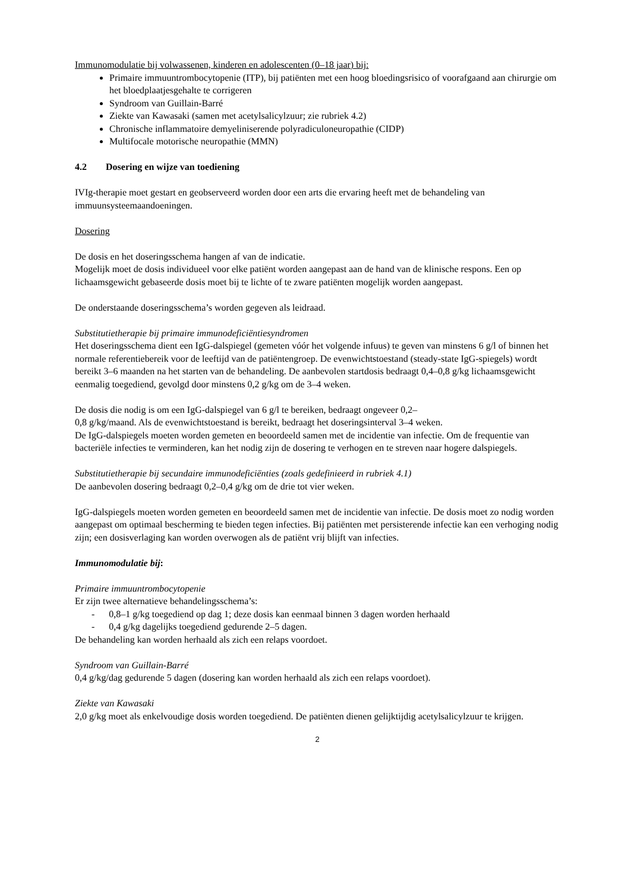Immunomodulatie bij volwassenen, kinderen en adolescenten (0–18 jaar) bij:
Primaire immuuntrombocytopenie (ITP), bij patiënten met een hoog bloedingsrisico of voorafgaand aan chirurgie om het bloedplaatjesgehalte te corrigeren
Syndroom van Guillain-Barré
Ziekte van Kawasaki (samen met acetylsalicylzuur; zie rubriek 4.2)
Chronische inflammatoire demyeliniserende polyradiculoneuropathie (CIDP)
Multifocale motorische neuropathie (MMN)
4.2 Dosering en wijze van toediening
IVIg-therapie moet gestart en geobserveerd worden door een arts die ervaring heeft met de behandeling van immuunsysteemaandoeningen.
Dosering
De dosis en het doseringsschema hangen af van de indicatie.
Mogelijk moet de dosis individueel voor elke patiënt worden aangepast aan de hand van de klinische respons. Een op lichaamsgewicht gebaseerde dosis moet bij te lichte of te zware patiënten mogelijk worden aangepast.
De onderstaande doseringsschema’s worden gegeven als leidraad.
Substitutietherapie bij primaire immunodeficiëntiesyndromen
Het doseringsschema dient een IgG-dalspiegel (gemeten vóór het volgende infuus) te geven van minstens 6 g/l of binnen het normale referentiebereik voor de leeftijd van de patiëntengroep. De evenwichtstoestand (steady-state IgG-spiegels) wordt bereikt 3–6 maanden na het starten van de behandeling. De aanbevolen startdosis bedraagt 0,4–0,8 g/kg lichaamsgewicht eenmalig toegediend, gevolgd door minstens 0,2 g/kg om de 3–4 weken.
De dosis die nodig is om een IgG-dalspiegel van 6 g/l te bereiken, bedraagt ongeveer 0,2–
0,8 g/kg/maand. Als de evenwichtstoestand is bereikt, bedraagt het doseringsinterval 3–4 weken.
De IgG-dalspiegels moeten worden gemeten en beoordeeld samen met de incidentie van infectie. Om de frequentie van bacteriële infecties te verminderen, kan het nodig zijn de dosering te verhogen en te streven naar hogere dalspiegels.
Substitutietherapie bij secundaire immunodeficiënties (zoals gedefinieerd in rubriek 4.1)
De aanbevolen dosering bedraagt 0,2–0,4 g/kg om de drie tot vier weken.
IgG-dalspiegels moeten worden gemeten en beoordeeld samen met de incidentie van infectie. De dosis moet zo nodig worden aangepast om optimaal bescherming te bieden tegen infecties. Bij patiënten met persisterende infectie kan een verhoging nodig zijn; een dosisverlaging kan worden overwogen als de patiënt vrij blijft van infecties.
Immunomodulatie bij:
Primaire immuuntrombocytopenie
Er zijn twee alternatieve behandelingsschema’s:
- 0,8–1 g/kg toegediend op dag 1; deze dosis kan eenmaal binnen 3 dagen worden herhaald
- 0,4 g/kg dagelijks toegediend gedurende 2–5 dagen.
De behandeling kan worden herhaald als zich een relaps voordoet.
Syndroom van Guillain-Barré
0,4 g/kg/dag gedurende 5 dagen (dosering kan worden herhaald als zich een relaps voordoet).
Ziekte van Kawasaki
2,0 g/kg moet als enkelvoudige dosis worden toegediend. De patiënten dienen gelijktijdig acetylsalicylzuur te krijgen.
2